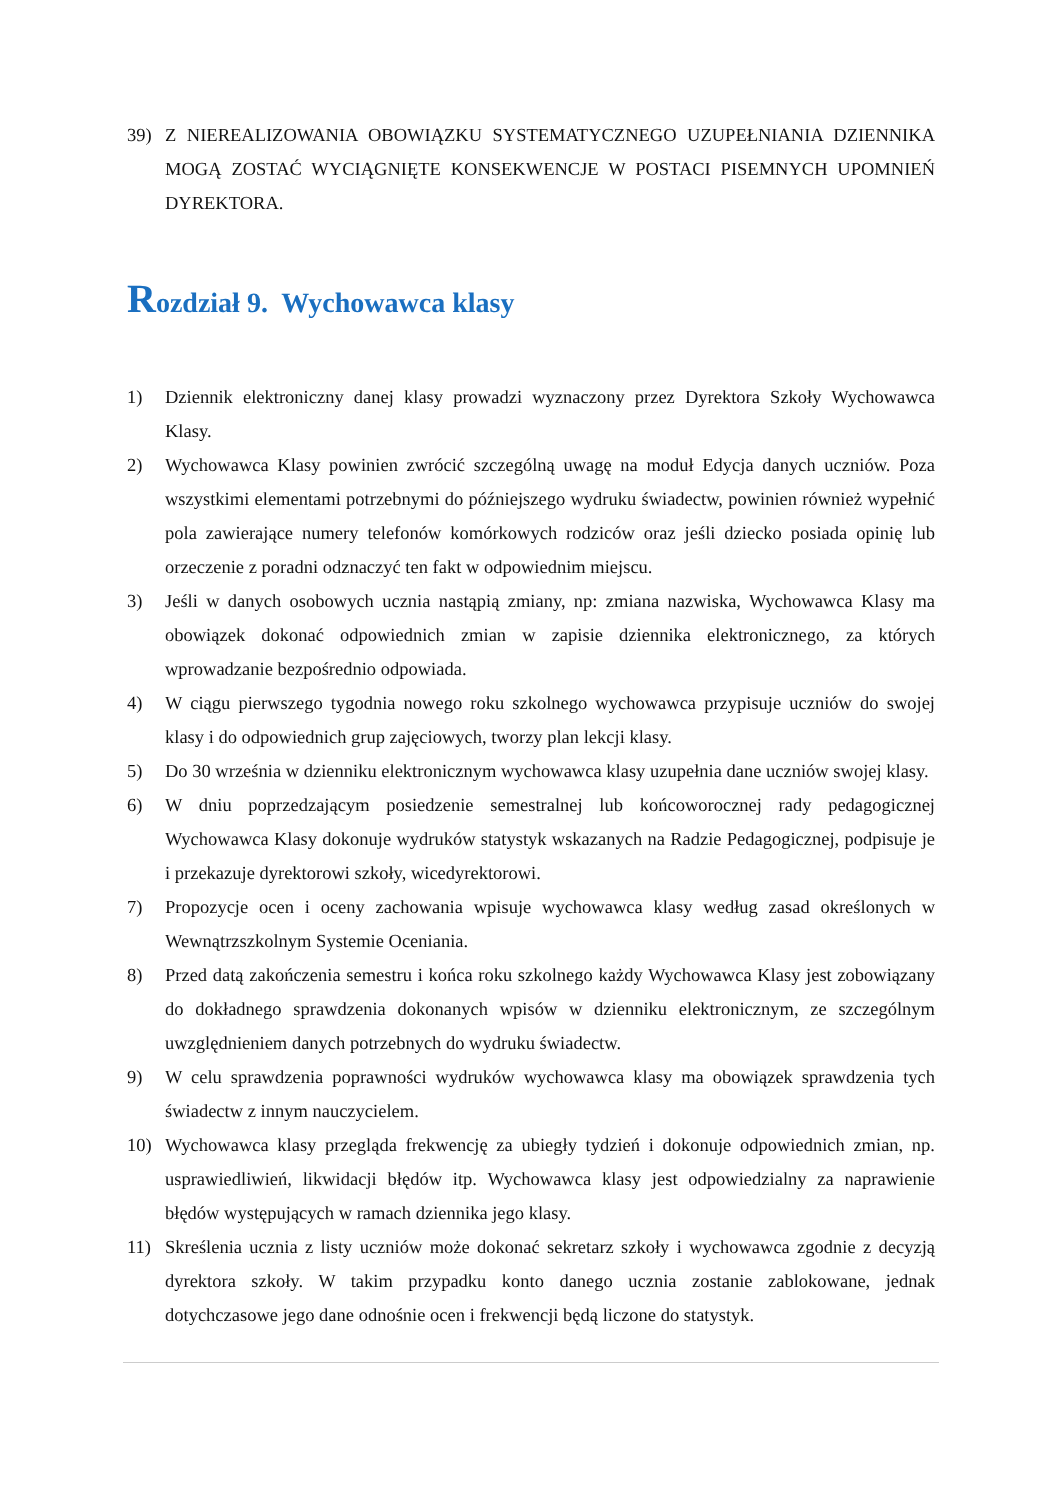39) Z NIEREALIZOWANIA OBOWIĄZKU SYSTEMATYCZNEGO UZUPEŁNIANIA DZIENNIKA MOGĄ ZOSTAĆ WYCIĄGNIĘTE KONSEKWENCJE W POSTACI PISEMNYCH UPOMNIEŃ DYREKTORA.
Rozdział 9. Wychowawca klasy
1) Dziennik elektroniczny danej klasy prowadzi wyznaczony przez Dyrektora Szkoły Wychowawca Klasy.
2) Wychowawca Klasy powinien zwrócić szczególną uwagę na moduł Edycja danych uczniów. Poza wszystkimi elementami potrzebnymi do późniejszego wydruku świadectw, powinien również wypełnić pola zawierające numery telefonów komórkowych rodziców oraz jeśli dziecko posiada opinię lub orzeczenie z poradni odznaczyć ten fakt w odpowiednim miejscu.
3) Jeśli w danych osobowych ucznia nastąpią zmiany, np: zmiana nazwiska, Wychowawca Klasy ma obowiązek dokonać odpowiednich zmian w zapisie dziennika elektronicznego, za których wprowadzanie bezpośrednio odpowiada.
4) W ciągu pierwszego tygodnia nowego roku szkolnego wychowawca przypisuje uczniów do swojej klasy i do odpowiednich grup zajęciowych, tworzy plan lekcji klasy.
5) Do 30 września w dzienniku elektronicznym wychowawca klasy uzupełnia dane uczniów swojej klasy.
6) W dniu poprzedzającym posiedzenie semestralnej lub końcoworocznej rady pedagogicznej Wychowawca Klasy dokonuje wydruków statystyk wskazanych na Radzie Pedagogicznej, podpisuje je i przekazuje dyrektorowi szkoły, wicedyrektorowi.
7) Propozycje ocen i oceny zachowania wpisuje wychowawca klasy według zasad określonych w Wewnątrzszkolnym Systemie Oceniania.
8) Przed datą zakończenia semestru i końca roku szkolnego każdy Wychowawca Klasy jest zobowiązany do dokładnego sprawdzenia dokonanych wpisów w dzienniku elektronicznym, ze szczególnym uwzględnieniem danych potrzebnych do wydruku świadectw.
9) W celu sprawdzenia poprawności wydruków wychowawca klasy ma obowiązek sprawdzenia tych świadectw z innym nauczycielem.
10) Wychowawca klasy przegląda frekwencję za ubiegły tydzień i dokonuje odpowiednich zmian, np. usprawiedliwień, likwidacji błędów itp. Wychowawca klasy jest odpowiedzialny za naprawienie błędów występujących w ramach dziennika jego klasy.
11) Skreślenia ucznia z listy uczniów może dokonać sekretarz szkoły i wychowawca zgodnie z decyzją dyrektora szkoły. W takim przypadku konto danego ucznia zostanie zablokowane, jednak dotychczasowe jego dane odnośnie ocen i frekwencji będą liczone do statystyk.